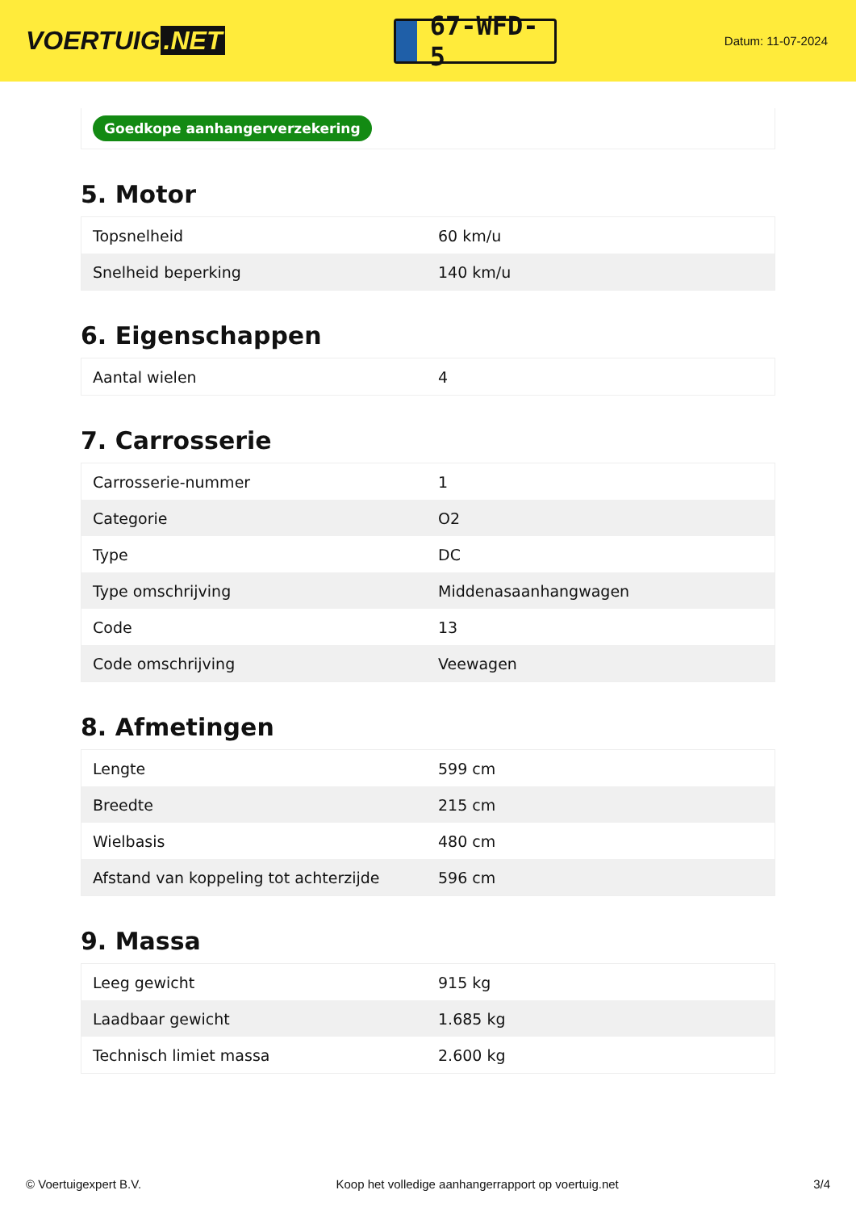VOERTUIG.NET
67-WFD-5
Datum: 11-07-2024
Goedkope aanhangerverzekering
5. Motor
| Topsnelheid | 60 km/u |
| Snelheid beperking | 140 km/u |
6. Eigenschappen
| Aantal wielen | 4 |
7. Carrosserie
| Carrosserie-nummer | 1 |
| Categorie | O2 |
| Type | DC |
| Type omschrijving | Middenasaanhangwagen |
| Code | 13 |
| Code omschrijving | Veewagen |
8. Afmetingen
| Lengte | 599 cm |
| Breedte | 215 cm |
| Wielbasis | 480 cm |
| Afstand van koppeling tot achterzijde | 596 cm |
9. Massa
| Leeg gewicht | 915 kg |
| Laadbaar gewicht | 1.685 kg |
| Technisch limiet massa | 2.600 kg |
© Voertuigexpert B.V. Koop het volledige aanhangerrapport op voertuig.net 3/4